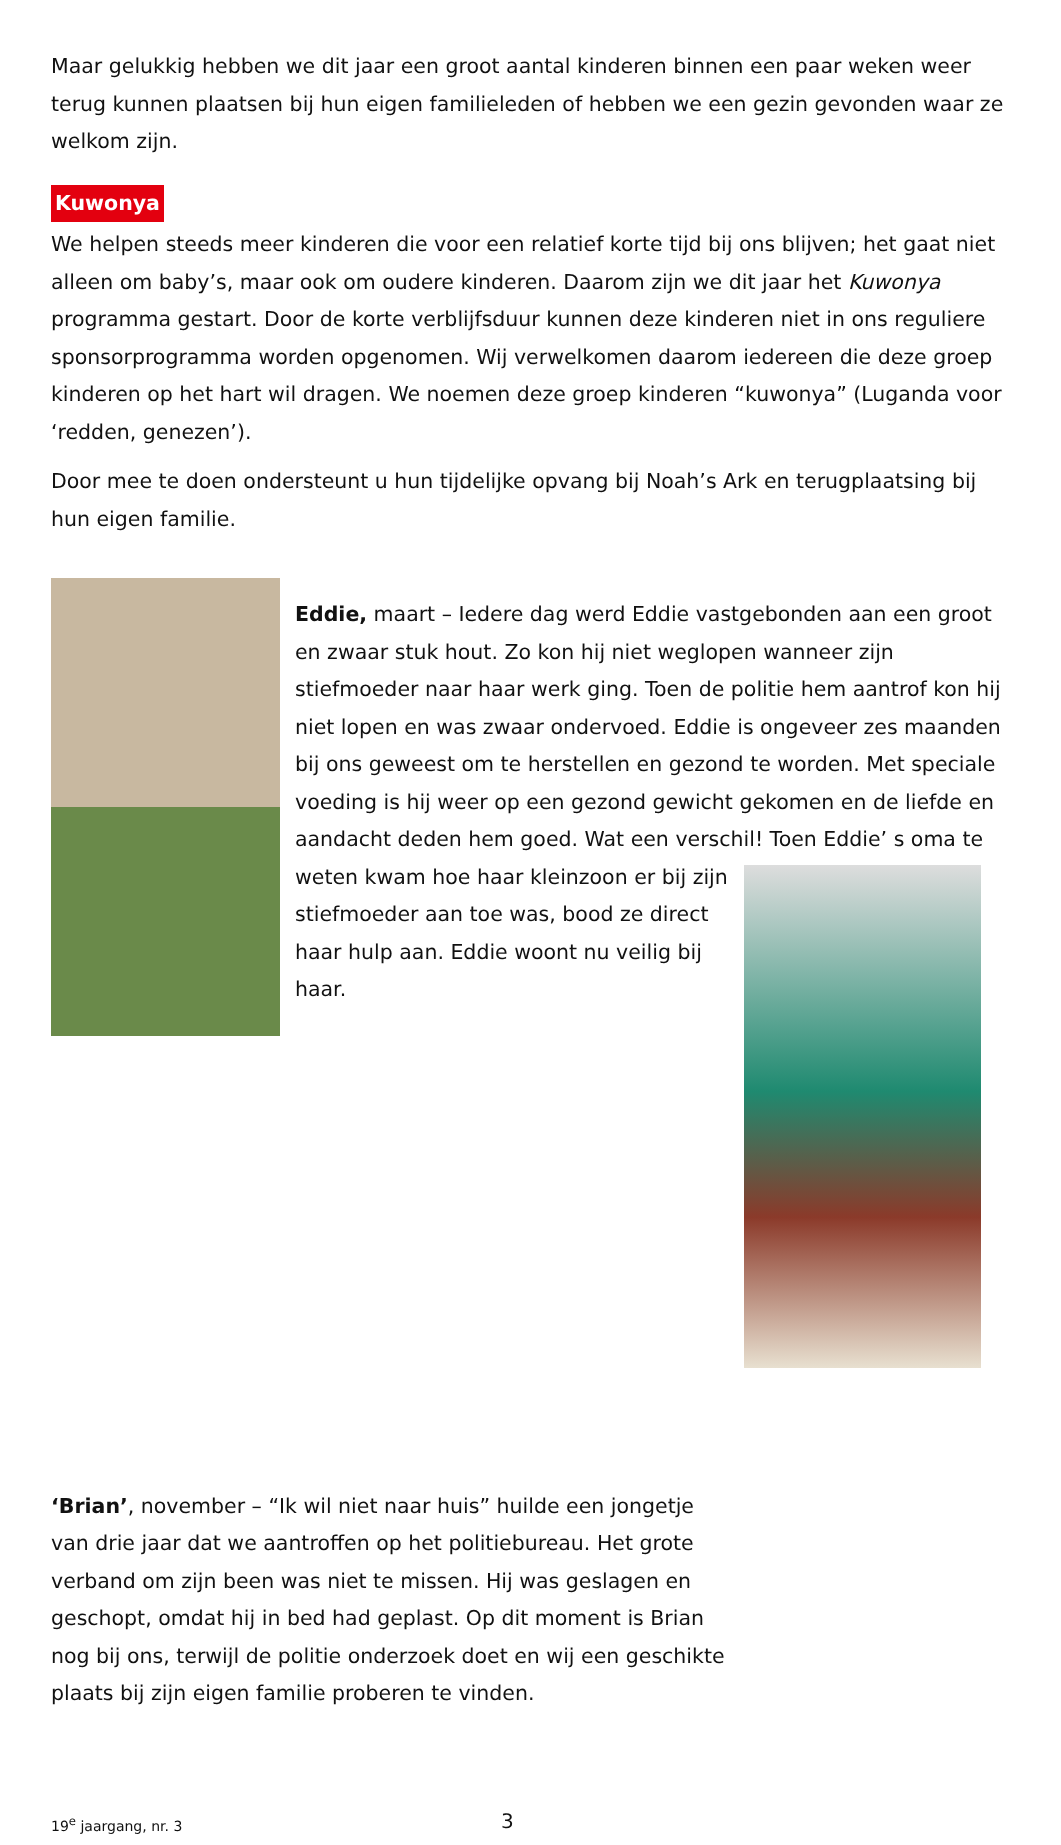Maar gelukkig hebben we dit jaar een groot aantal kinderen binnen een paar weken weer terug kunnen plaatsen bij hun eigen familieleden of hebben we een gezin gevonden waar ze welkom zijn.
Kuwonya
We helpen steeds meer kinderen die voor een relatief korte tijd bij ons blijven; het gaat niet alleen om baby’s, maar ook om oudere kinderen. Daarom zijn we dit jaar het Kuwonya programma gestart. Door de korte verblijfsduur kunnen deze kinderen niet in ons reguliere sponsorprogramma worden opgenomen. Wij verwelkomen daarom iedereen die deze groep kinderen op het hart wil dragen. We noemen deze groep kinderen “kuwonya” (Luganda voor ‘redden, genezen’).
Door mee te doen ondersteunt u hun tijdelijke opvang bij Noah’s Ark en terugplaatsing bij hun eigen familie.
Eddie, maart – Iedere dag werd Eddie vastgebonden aan een groot en zwaar stuk hout. Zo kon hij niet weglopen wanneer zijn stiefmoeder naar haar werk ging. Toen de politie hem aantrof kon hij niet lopen en was zwaar ondervoed. Eddie is ongeveer zes maanden bij ons geweest om te herstellen en gezond te worden. Met speciale voeding is hij weer op een gezond gewicht gekomen en de liefde en aandacht deden hem goed. Wat een verschil! Toen Eddie’ s oma te weten kwam hoe haar kleinzoon er bij zijn stiefmoeder aan toe was, bood ze direct haar hulp aan. Eddie woont nu veilig bij haar.
‘Brian’, november – “Ik wil niet naar huis” huilde een jongetje van drie jaar dat we aantroffen op het politiebureau. Het grote verband om zijn been was niet te missen. Hij was geslagen en geschopt, omdat hij in bed had geplast. Op dit moment is Brian nog bij ons, terwijl de politie onderzoek doet en wij een geschikte plaats bij zijn eigen familie proberen te vinden.
19<sup>e</sup> jaargang, nr. 3 3